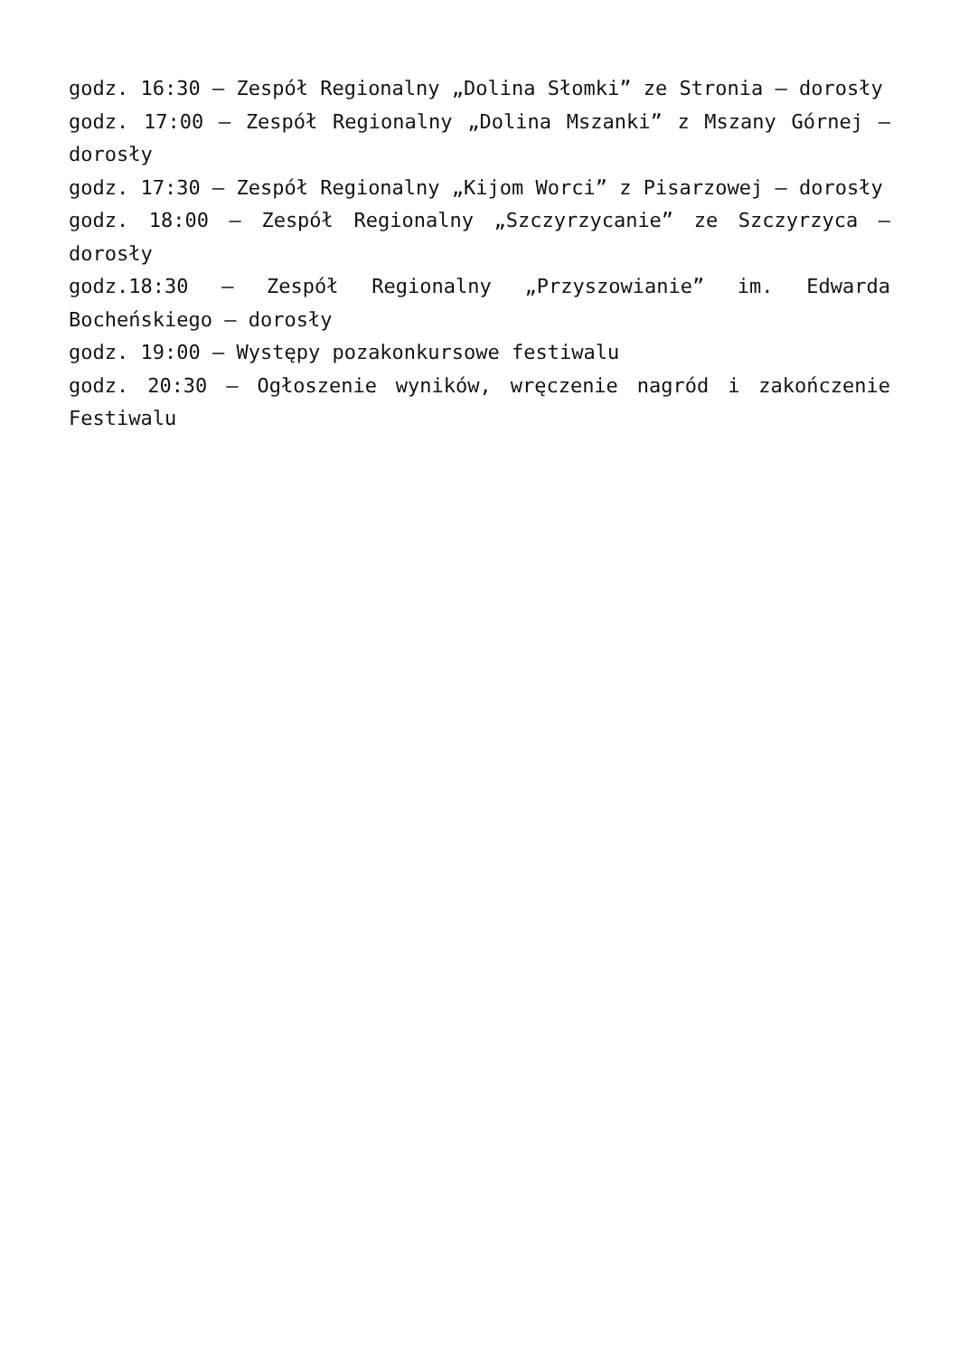godz. 16:30 – Zespół Regionalny „Dolina Słomki” ze Stronia – dorosły
godz. 17:00 – Zespół Regionalny „Dolina Mszanki” z Mszany Górnej – dorosły
godz. 17:30 – Zespół Regionalny „Kijom Worci” z Pisarzowej – dorosły
godz. 18:00 – Zespół Regionalny „Szczyrzycanie” ze Szczyrzyca – dorosły
godz.18:30 – Zespół Regionalny „Przyszowianie” im. Edwarda Bocheńskiego – dorosły
godz. 19:00 – Występy pozakonkursowe festiwalu
godz. 20:30 – Ogłoszenie wyników, wręczenie nagród i zakończenie Festiwalu